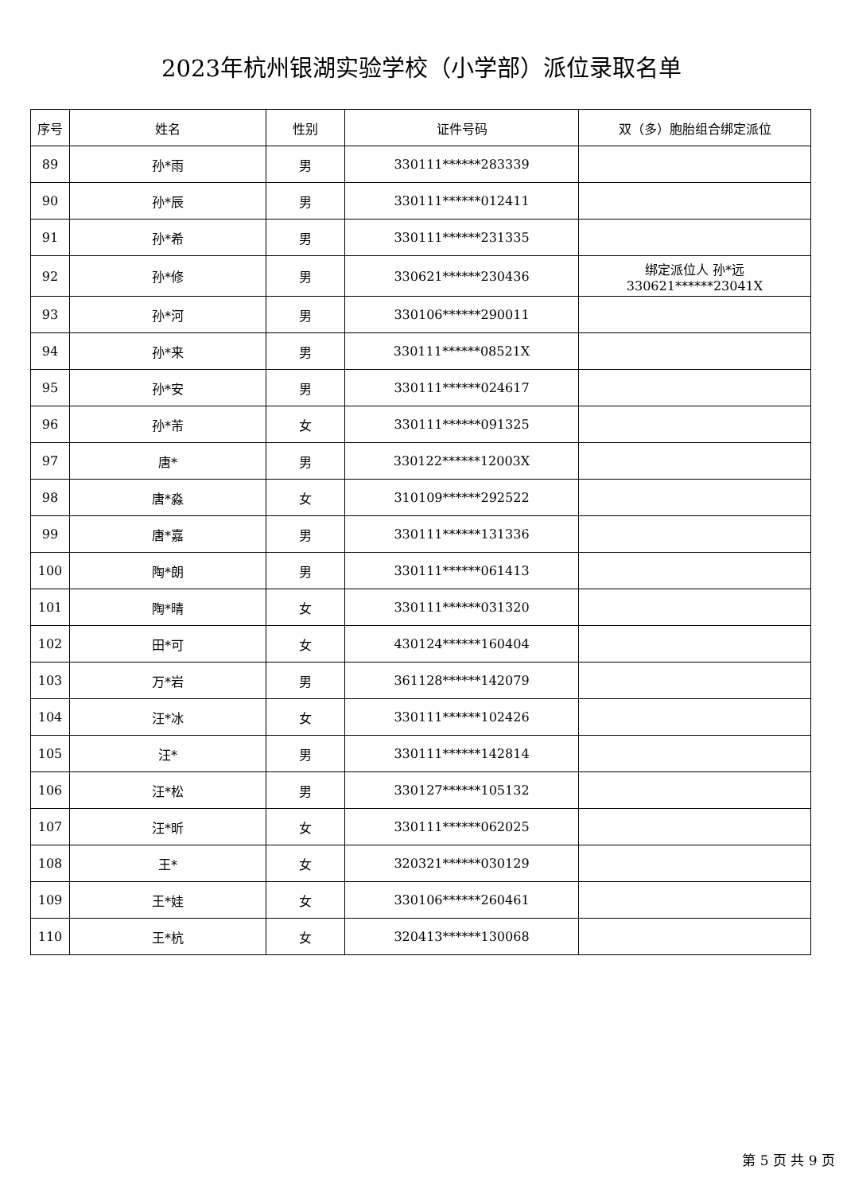2023年杭州银湖实验学校（小学部）派位录取名单
| 序号 | 姓名 | 性别 | 证件号码 | 双（多）胞胎组合绑定派位 |
| --- | --- | --- | --- | --- |
| 89 | 孙*雨 | 男 | 330111******283339 | |
| 90 | 孙*辰 | 男 | 330111******012411 | |
| 91 | 孙*希 | 男 | 330111******231335 | |
| 92 | 孙*修 | 男 | 330621******230436 | 绑定派位人 孙*远 330621******23041X |
| 93 | 孙*河 | 男 | 330106******290011 | |
| 94 | 孙*来 | 男 | 330111******08521X | |
| 95 | 孙*安 | 男 | 330111******024617 | |
| 96 | 孙*芾 | 女 | 330111******091325 | |
| 97 | 唐* | 男 | 330122******12003X | |
| 98 | 唐*淼 | 女 | 310109******292522 | |
| 99 | 唐*嘉 | 男 | 330111******131336 | |
| 100 | 陶*朗 | 男 | 330111******061413 | |
| 101 | 陶*晴 | 女 | 330111******031320 | |
| 102 | 田*可 | 女 | 430124******160404 | |
| 103 | 万*岩 | 男 | 361128******142079 | |
| 104 | 汪*冰 | 女 | 330111******102426 | |
| 105 | 汪* | 男 | 330111******142814 | |
| 106 | 汪*松 | 男 | 330127******105132 | |
| 107 | 汪*昕 | 女 | 330111******062025 | |
| 108 | 王* | 女 | 320321******030129 | |
| 109 | 王*娃 | 女 | 330106******260461 | |
| 110 | 王*杭 | 女 | 320413******130068 | |
第 5 页 共 9 页